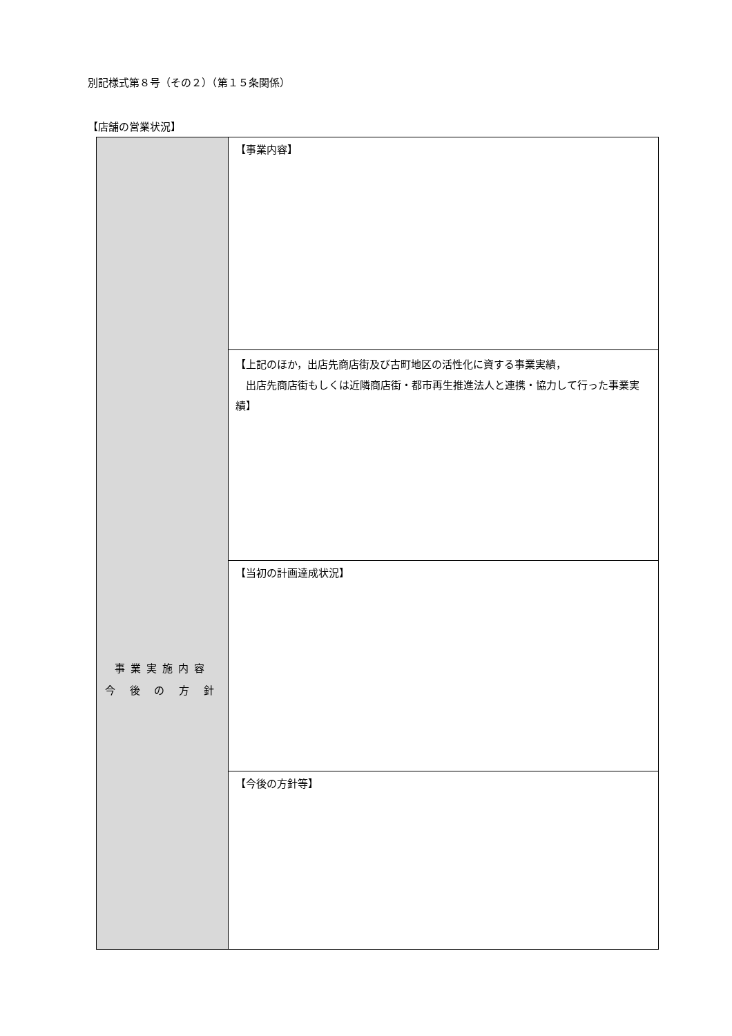別記様式第８号（その２）（第１５条関係）
【店舗の営業状況】
| 事業実施内容 今 後 の 方 針 | 【事業内容】 |
| | 【上記のほか，出店先商店街及び古町地区の活性化に資する事業実績， 出店先商店街もしくは近隣商店街・都市再生推進法人と連携・協力して行った事業実績】 |
| | 【当初の計画達成状況】 |
| | 【今後の方針等】 |